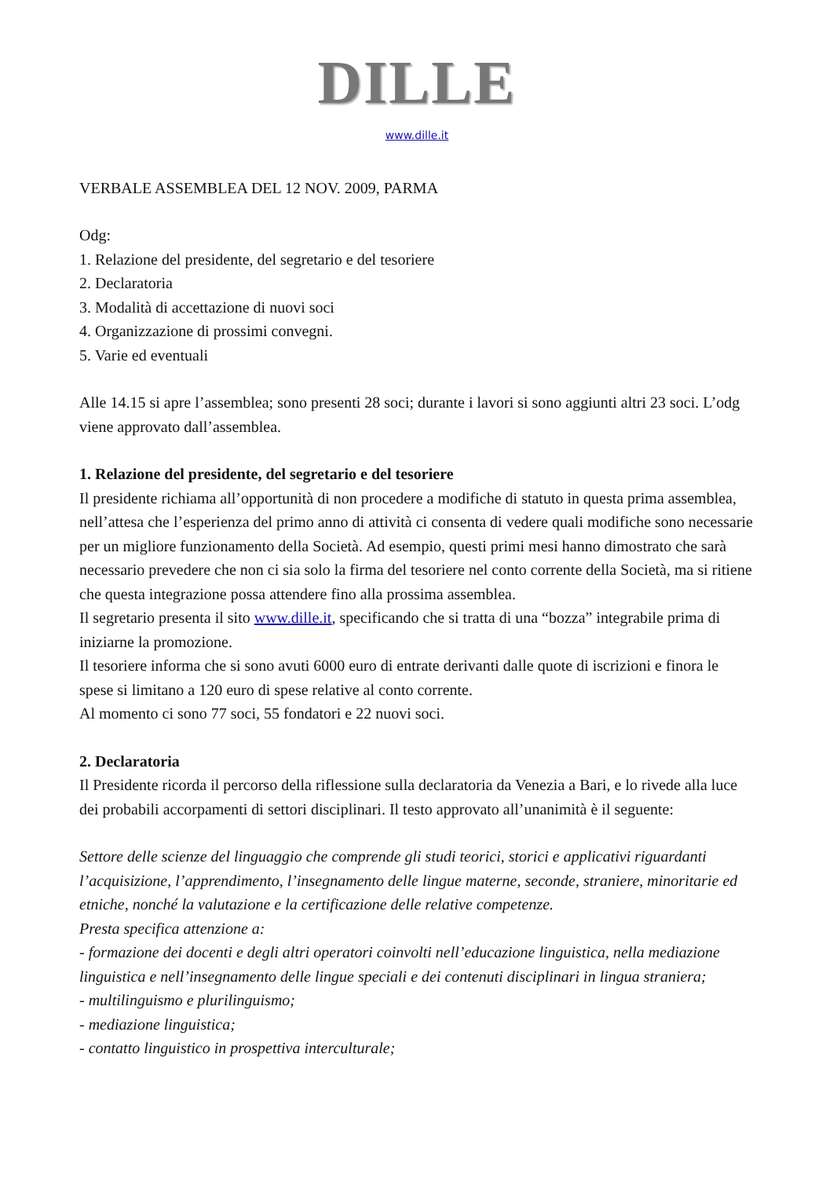DILLE
www.dille.it
VERBALE ASSEMBLEA DEL 12 NOV. 2009, PARMA
Odg:
1. Relazione del presidente, del segretario e del tesoriere
2. Declaratoria
3. Modalità di accettazione di nuovi soci
4. Organizzazione di prossimi convegni.
5. Varie ed eventuali
Alle 14.15 si apre l’assemblea; sono presenti 28 soci; durante i lavori si sono aggiunti altri 23 soci. L’odg viene approvato dall’assemblea.
1. Relazione del presidente, del segretario e del tesoriere
Il presidente richiama all’opportunità di non procedere a modifiche di statuto in questa prima assemblea, nell’attesa che l’esperienza del primo anno di attività ci consenta di vedere quali modifiche sono necessarie per un migliore funzionamento della Società. Ad esempio, questi primi mesi hanno dimostrato che sarà necessario prevedere che non ci sia solo la firma del tesoriere nel conto corrente della Società, ma si ritiene che questa integrazione possa attendere fino alla prossima assemblea.
Il segretario presenta il sito www.dille.it, specificando che si tratta di una “bozza” integrabile prima di iniziarne la promozione.
Il tesoriere informa che si sono avuti 6000 euro di entrate derivanti dalle quote di iscrizioni e finora le spese si limitano a 120 euro di spese relative al conto corrente.
Al momento ci sono 77 soci, 55 fondatori e 22 nuovi soci.
2. Declaratoria
Il Presidente ricorda il percorso della riflessione sulla declaratoria da Venezia a Bari, e lo rivede alla luce dei probabili accorpamenti di settori disciplinari. Il testo approvato all’unanimità è il seguente:
Settore delle scienze del linguaggio che comprende gli studi teorici, storici e applicativi riguardanti l’acquisizione, l’apprendimento, l’insegnamento delle lingue materne, seconde, straniere, minoritarie ed etniche, nonché la valutazione e la certificazione delle relative competenze.
Presta specifica attenzione a:
- formazione dei docenti e degli altri operatori coinvolti nell’educazione linguistica, nella mediazione linguistica e nell’insegnamento delle lingue speciali e dei contenuti disciplinari in lingua straniera;
- multilinguismo e plurilinguismo;
- mediazione linguistica;
- contatto linguistico in prospettiva interculturale;